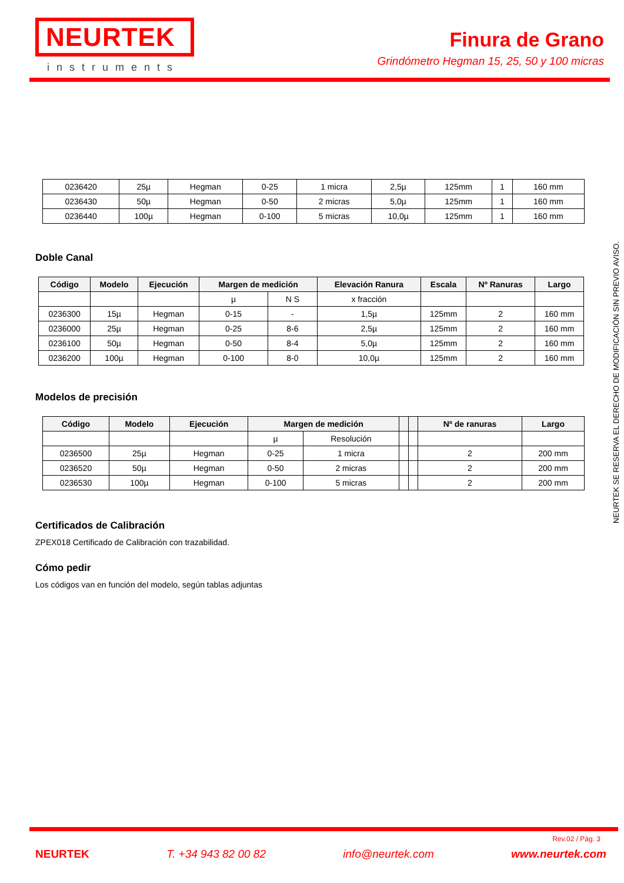NEURTEK
instruments
Finura de Grano
Grindómetro Hegman 15, 25, 50 y 100 micras
| 0236420 | 25µ | Hegman | 0-25 | 1 micra | 2,5µ | 125mm | 1 | 160 mm |
| 0236430 | 50µ | Hegman | 0-50 | 2 micras | 5,0µ | 125mm | 1 | 160 mm |
| 0236440 | 100µ | Hegman | 0-100 | 5 micras | 10,0µ | 125mm | 1 | 160 mm |
Doble Canal
| Código | Modelo | Ejecución | Margen de medición | | Elevación Ranura | Escala | Nº Ranuras | Largo |
| --- | --- | --- | --- | --- | --- | --- | --- | --- |
| | | | µ | N S | x fracción | | | |
| 0236300 | 15µ | Hegman | 0-15 | - | 1,5µ | 125mm | 2 | 160 mm |
| 0236000 | 25µ | Hegman | 0-25 | 8-6 | 2,5µ | 125mm | 2 | 160 mm |
| 0236100 | 50µ | Hegman | 0-50 | 8-4 | 5,0µ | 125mm | 2 | 160 mm |
| 0236200 | 100µ | Hegman | 0-100 | 8-0 | 10,0µ | 125mm | 2 | 160 mm |
Modelos de precisión
| Código | Modelo | Ejecución | Margen de medición | | | | Nº de ranuras | Largo |
| --- | --- | --- | --- | --- | --- | --- | --- | --- |
| | | | µ | Resolución | | | | |
| 0236500 | 25µ | Hegman | 0-25 | 1 micra | | | 2 | 200 mm |
| 0236520 | 50µ | Hegman | 0-50 | 2 micras | | | 2 | 200 mm |
| 0236530 | 100µ | Hegman | 0-100 | 5 micras | | | 2 | 200 mm |
Certificados de Calibración
ZPEX018 Certificado de Calibración con trazabilidad.
Cómo pedir
Los códigos van en función del modelo, según tablas adjuntas
NEURTEK SE RESERVA EL DERECHO DE MODIFICACIÓN SIN PREVIO AVISO.
Rev.02 / Pág. 3
NEURTEK T. +34 943 82 00 82 info@neurtek.com www.neurtek.com